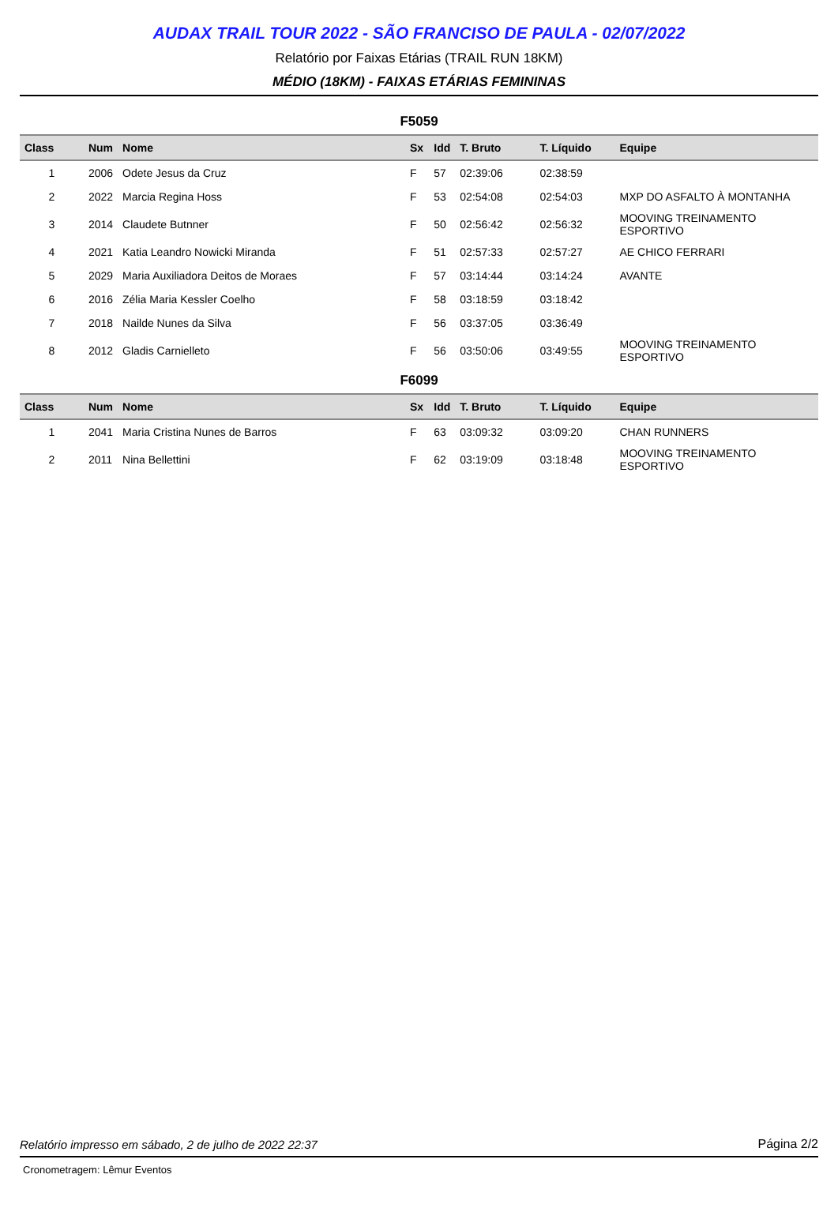AUDAX TRAIL TOUR 2022 - SÃO FRANCISO DE PAULA - 02/07/2022
Relatório por Faixas Etárias (TRAIL RUN 18KM)
MÉDIO (18KM) - FAIXAS ETÁRIAS FEMININAS
F5059
| Class | Num | Nome | Sx | Idd | T. Bruto | T. Líquido | Equipe |
| --- | --- | --- | --- | --- | --- | --- | --- |
| 1 | 2006 | Odete Jesus da Cruz | F | 57 | 02:39:06 | 02:38:59 | |
| 2 | 2022 | Marcia Regina Hoss | F | 53 | 02:54:08 | 02:54:03 | MXP DO ASFALTO À MONTANHA |
| 3 | 2014 | Claudete Butnner | F | 50 | 02:56:42 | 02:56:32 | MOOVING TREINAMENTO ESPORTIVO |
| 4 | 2021 | Katia Leandro Nowicki Miranda | F | 51 | 02:57:33 | 02:57:27 | AE CHICO FERRARI |
| 5 | 2029 | Maria Auxiliadora Deitos de Moraes | F | 57 | 03:14:44 | 03:14:24 | AVANTE |
| 6 | 2016 | Zélia Maria Kessler Coelho | F | 58 | 03:18:59 | 03:18:42 | |
| 7 | 2018 | Nailde Nunes da Silva | F | 56 | 03:37:05 | 03:36:49 | |
| 8 | 2012 | Gladis Carnielleto | F | 56 | 03:50:06 | 03:49:55 | MOOVING TREINAMENTO ESPORTIVO |
F6099
| Class | Num | Nome | Sx | Idd | T. Bruto | T. Líquido | Equipe |
| --- | --- | --- | --- | --- | --- | --- | --- |
| 1 | 2041 | Maria Cristina Nunes de Barros | F | 63 | 03:09:32 | 03:09:20 | CHAN RUNNERS |
| 2 | 2011 | Nina Bellettini | F | 62 | 03:19:09 | 03:18:48 | MOOVING TREINAMENTO ESPORTIVO |
Relatório impresso em sábado, 2 de julho de 2022 22:37 Página 2/2
Cronometragem: Lêmur Eventos